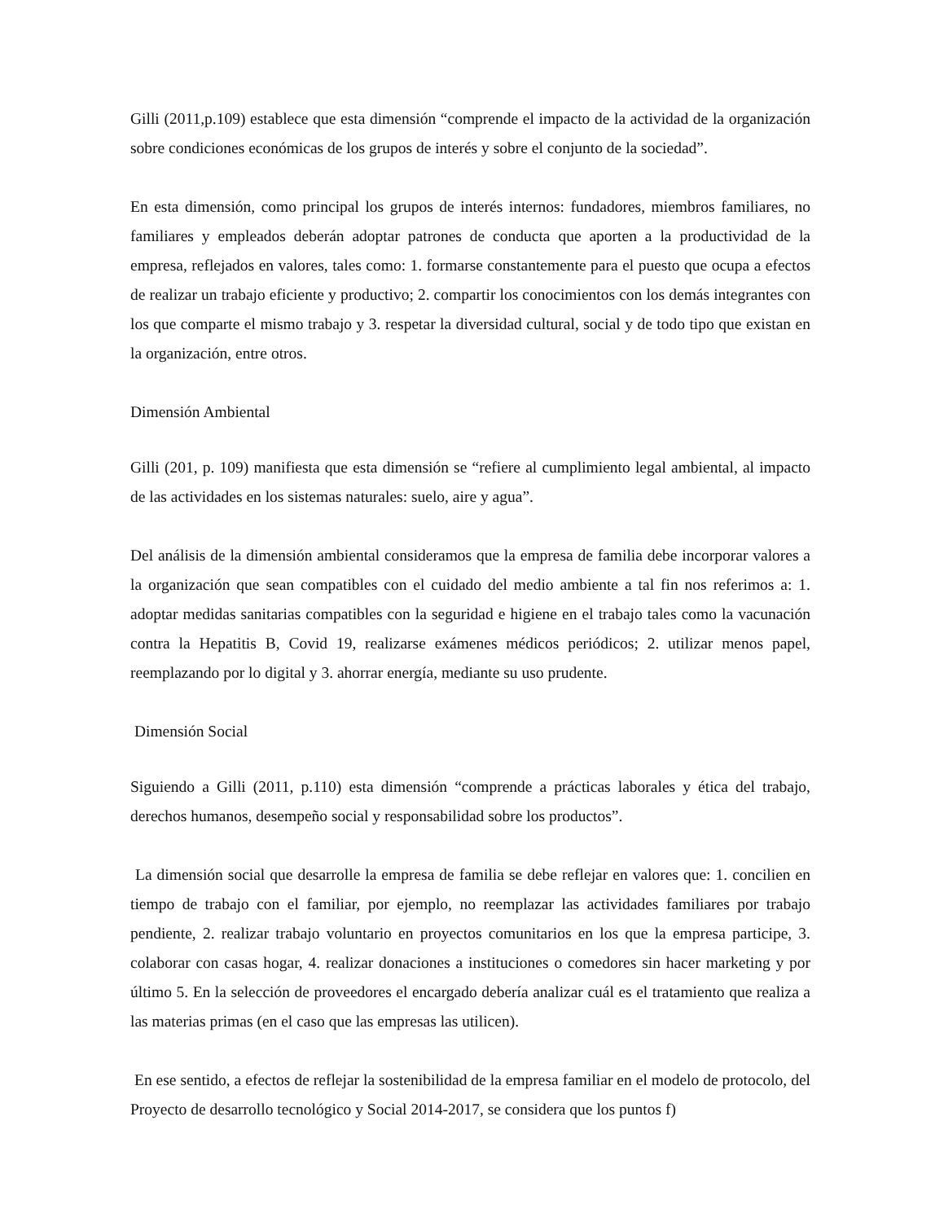Gilli (2011,p.109) establece que esta dimensión “comprende el impacto de la actividad de la organización sobre condiciones económicas de los grupos de interés y sobre el conjunto de la sociedad”.
En esta dimensión, como principal los grupos de interés internos: fundadores, miembros familiares, no familiares y empleados deberán adoptar patrones de conducta que aporten a la productividad de la empresa, reflejados en valores, tales como: 1. formarse constantemente para el puesto que ocupa a efectos de realizar un trabajo eficiente y productivo; 2. compartir los conocimientos con los demás integrantes con los que comparte el mismo trabajo y 3. respetar la diversidad cultural, social y de todo tipo que existan en la organización, entre otros.
Dimensión Ambiental
Gilli (201, p. 109) manifiesta que esta dimensión se “refiere al cumplimiento legal ambiental, al impacto de las actividades en los sistemas naturales: suelo, aire y agua”.
Del análisis de la dimensión ambiental consideramos que la empresa de familia debe incorporar valores a la organización que sean compatibles con el cuidado del medio ambiente a tal fin nos referimos a: 1. adoptar medidas sanitarias compatibles con la seguridad e higiene en el trabajo tales como la vacunación contra la Hepatitis B, Covid 19, realizarse exámenes médicos periódicos; 2. utilizar menos papel, reemplazando por lo digital y 3. ahorrar energía, mediante su uso prudente.
Dimensión Social
Siguiendo a Gilli (2011, p.110) esta dimensión “comprende a prácticas laborales y ética del trabajo, derechos humanos, desempeño social y responsabilidad sobre los productos”.
La dimensión social que desarrolle la empresa de familia se debe reflejar en valores que: 1. concilien en tiempo de trabajo con el familiar, por ejemplo, no reemplazar las actividades familiares por trabajo pendiente, 2. realizar trabajo voluntario en proyectos comunitarios en los que la empresa participe, 3. colaborar con casas hogar, 4. realizar donaciones a instituciones o comedores sin hacer marketing y por último 5. En la selección de proveedores el encargado debería analizar cuál es el tratamiento que realiza a las materias primas (en el caso que las empresas las utilicen).
En ese sentido, a efectos de reflejar la sostenibilidad de la empresa familiar en el modelo de protocolo, del Proyecto de desarrollo tecnológico y Social 2014-2017, se considera que los puntos f)